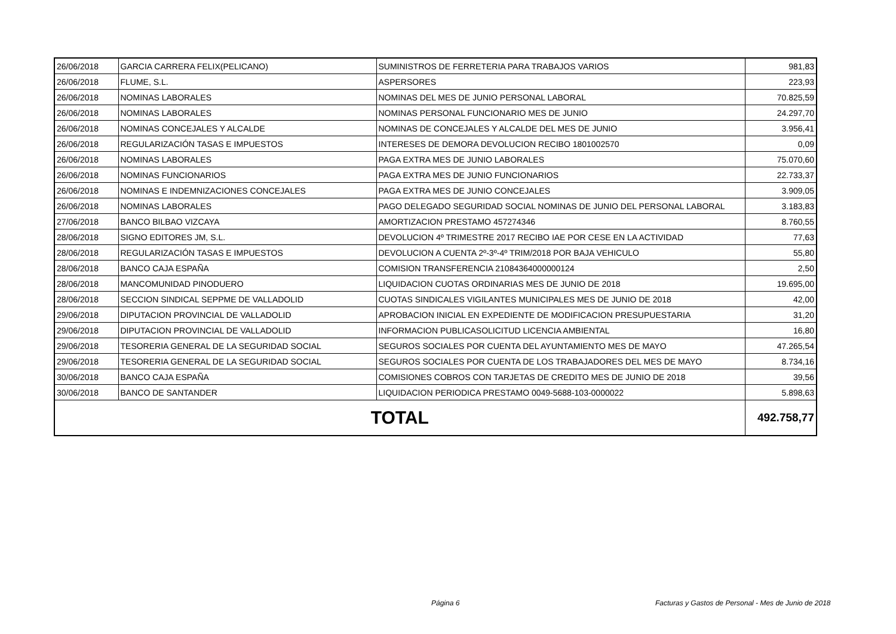| 26/06/2018 | GARCIA CARRERA FELIX(PELICANO) | SUMINISTROS DE FERRETERIA PARA TRABAJOS VARIOS | 981,83 |
| 26/06/2018 | FLUME, S.L. | ASPERSORES | 223,93 |
| 26/06/2018 | NOMINAS LABORALES | NOMINAS DEL MES DE JUNIO PERSONAL LABORAL | 70.825,59 |
| 26/06/2018 | NOMINAS LABORALES | NOMINAS PERSONAL FUNCIONARIO MES DE JUNIO | 24.297,70 |
| 26/06/2018 | NOMINAS CONCEJALES Y ALCALDE | NOMINAS DE CONCEJALES Y ALCALDE DEL MES DE JUNIO | 3.956,41 |
| 26/06/2018 | REGULARIZACIÓN TASAS E IMPUESTOS | INTERESES DE DEMORA DEVOLUCION RECIBO 1801002570 | 0,09 |
| 26/06/2018 | NOMINAS LABORALES | PAGA EXTRA MES DE JUNIO LABORALES | 75.070,60 |
| 26/06/2018 | NOMINAS FUNCIONARIOS | PAGA EXTRA MES DE JUNIO FUNCIONARIOS | 22.733,37 |
| 26/06/2018 | NOMINAS E INDEMNIZACIONES CONCEJALES | PAGA EXTRA MES DE JUNIO CONCEJALES | 3.909,05 |
| 26/06/2018 | NOMINAS LABORALES | PAGO DELEGADO SEGURIDAD SOCIAL NOMINAS DE JUNIO DEL PERSONAL LABORAL | 3.183,83 |
| 27/06/2018 | BANCO BILBAO VIZCAYA | AMORTIZACION PRESTAMO 457274346 | 8.760,55 |
| 28/06/2018 | SIGNO EDITORES JM, S.L. | DEVOLUCION 4º TRIMESTRE 2017 RECIBO IAE POR CESE EN LA ACTIVIDAD | 77,63 |
| 28/06/2018 | REGULARIZACIÓN TASAS E IMPUESTOS | DEVOLUCION A CUENTA 2º-3º-4º TRIM/2018 POR BAJA VEHICULO | 55,80 |
| 28/06/2018 | BANCO CAJA ESPAÑA | COMISION TRANSFERENCIA 21084364000000124 | 2,50 |
| 28/06/2018 | MANCOMUNIDAD PINODUERO | LIQUIDACION CUOTAS ORDINARIAS MES DE JUNIO DE 2018 | 19.695,00 |
| 28/06/2018 | SECCION SINDICAL SEPPME DE VALLADOLID | CUOTAS SINDICALES VIGILANTES MUNICIPALES MES DE JUNIO DE 2018 | 42,00 |
| 29/06/2018 | DIPUTACION PROVINCIAL DE VALLADOLID | APROBACION INICIAL EN EXPEDIENTE DE MODIFICACION PRESUPUESTARIA | 31,20 |
| 29/06/2018 | DIPUTACION PROVINCIAL DE VALLADOLID | INFORMACION PUBLICASOLICITUD LICENCIA AMBIENTAL | 16,80 |
| 29/06/2018 | TESORERIA GENERAL DE LA SEGURIDAD SOCIAL | SEGUROS SOCIALES POR CUENTA DEL AYUNTAMIENTO MES DE MAYO | 47.265,54 |
| 29/06/2018 | TESORERIA GENERAL DE LA SEGURIDAD SOCIAL | SEGUROS SOCIALES POR CUENTA DE LOS TRABAJADORES DEL MES DE MAYO | 8.734,16 |
| 30/06/2018 | BANCO CAJA ESPAÑA | COMISIONES COBROS CON TARJETAS DE CREDITO MES DE JUNIO DE 2018 | 39,56 |
| 30/06/2018 | BANCO DE SANTANDER | LIQUIDACION PERIODICA PRESTAMO 0049-5688-103-0000022 | 5.898,63 |
| TOTAL | | | 492.758,77 |
Página 6
Facturas y Gastos de Personal - Mes de Junio de 2018